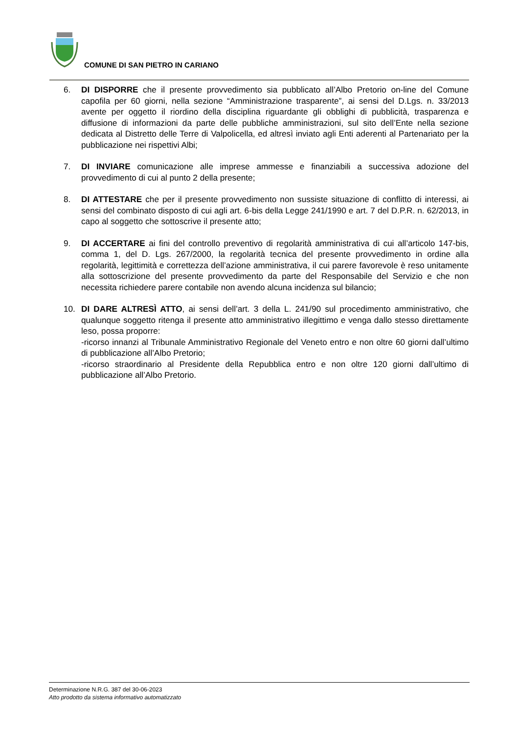COMUNE DI SAN PIETRO IN CARIANO
6. DI DISPORRE che il presente provvedimento sia pubblicato all’Albo Pretorio on-line del Comune capofila per 60 giorni, nella sezione “Amministrazione trasparente”, ai sensi del D.Lgs. n. 33/2013 avente per oggetto il riordino della disciplina riguardante gli obblighi di pubblicità, trasparenza e diffusione di informazioni da parte delle pubbliche amministrazioni, sul sito dell’Ente nella sezione dedicata al Distretto delle Terre di Valpolicella, ed altresì inviato agli Enti aderenti al Partenariato per la pubblicazione nei rispettivi Albi;
7. DI INVIARE comunicazione alle imprese ammesse e finanziabili a successiva adozione del provvedimento di cui al punto 2 della presente;
8. DI ATTESTARE che per il presente provvedimento non sussiste situazione di conflitto di interessi, ai sensi del combinato disposto di cui agli art. 6-bis della Legge 241/1990 e art. 7 del D.P.R. n. 62/2013, in capo al soggetto che sottoscrive il presente atto;
9. DI ACCERTARE ai fini del controllo preventivo di regolarità amministrativa di cui all’articolo 147-bis, comma 1, del D. Lgs. 267/2000, la regolarità tecnica del presente provvedimento in ordine alla regolarità, legittimità e correttezza dell’azione amministrativa, il cui parere favorevole è reso unitamente alla sottoscrizione del presente provvedimento da parte del Responsabile del Servizio e che non necessita richiedere parere contabile non avendo alcuna incidenza sul bilancio;
10. DI DARE ALTRESÌ ATTO, ai sensi dell’art. 3 della L. 241/90 sul procedimento amministrativo, che qualunque soggetto ritenga il presente atto amministrativo illegittimo e venga dallo stesso direttamente leso, possa proporre:
-ricorso innanzi al Tribunale Amministrativo Regionale del Veneto entro e non oltre 60 giorni dall’ultimo di pubblicazione all’Albo Pretorio;
-ricorso straordinario al Presidente della Repubblica entro e non oltre 120 giorni dall’ultimo di pubblicazione all’Albo Pretorio.
Determinazione N.R.G. 387 del 30-06-2023
Atto prodotto da sistema informativo automatizzato